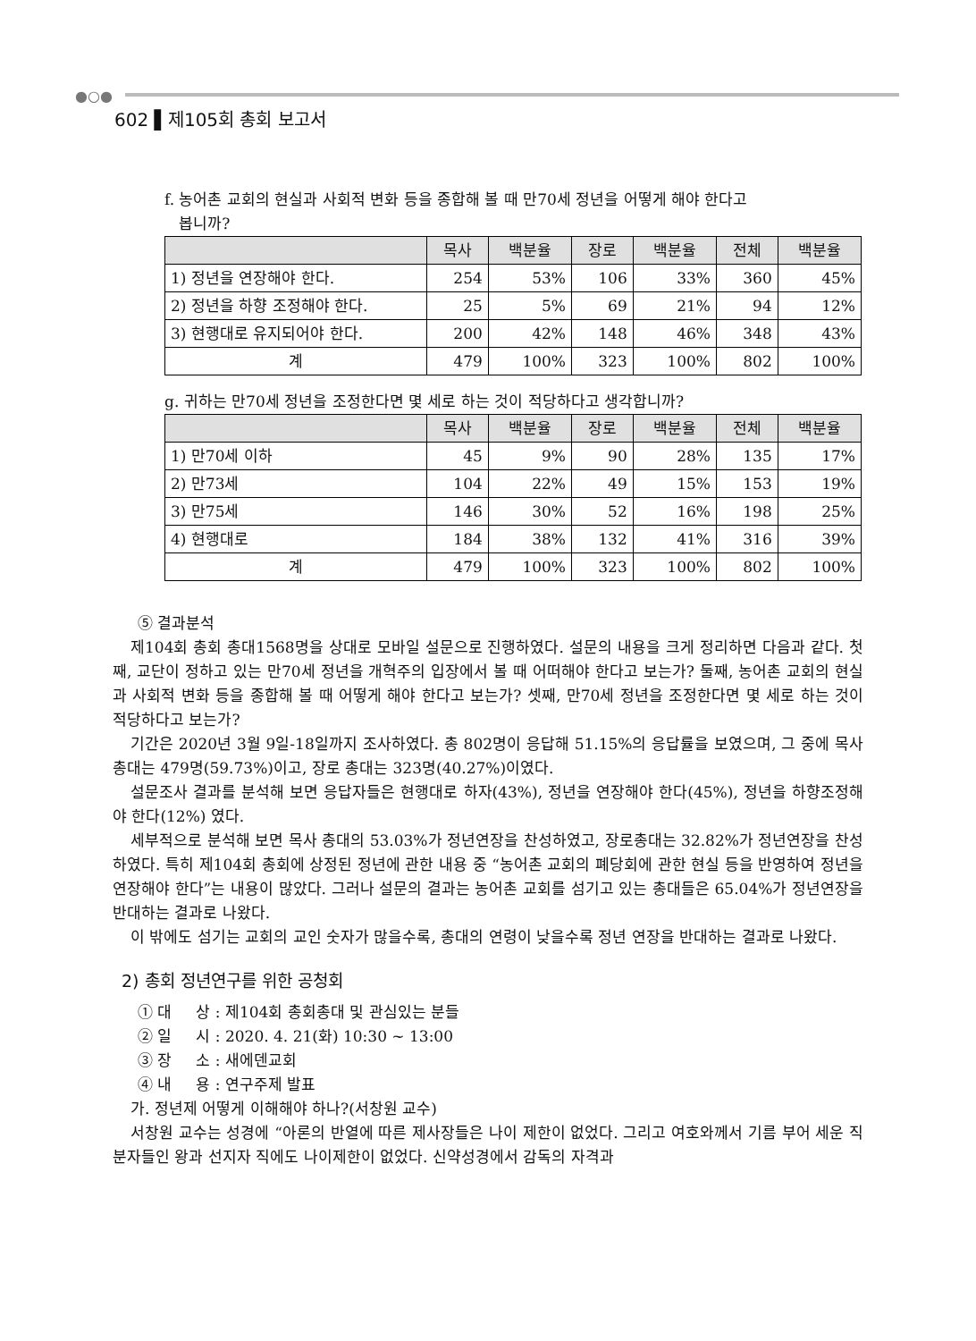●○●
602 ▌제105회 총회 보고서
f. 농어촌 교회의 현실과 사회적 변화 등을 종합해 볼 때 만70세 정년을 어떻게 해야 한다고
봅니까?
| | 목사 | 백분율 | 장로 | 백분율 | 전체 | 백분율 |
| --- | --- | --- | --- | --- | --- | --- |
| 1) 정년을 연장해야 한다. | 254 | 53% | 106 | 33% | 360 | 45% |
| 2) 정년을 하향 조정해야 한다. | 25 | 5% | 69 | 21% | 94 | 12% |
| 3) 현행대로 유지되어야 한다. | 200 | 42% | 148 | 46% | 348 | 43% |
| 계 | 479 | 100% | 323 | 100% | 802 | 100% |
g. 귀하는 만70세 정년을 조정한다면 몇 세로 하는 것이 적당하다고 생각합니까?
| | 목사 | 백분율 | 장로 | 백분율 | 전체 | 백분율 |
| --- | --- | --- | --- | --- | --- | --- |
| 1) 만70세 이하 | 45 | 9% | 90 | 28% | 135 | 17% |
| 2) 만73세 | 104 | 22% | 49 | 15% | 153 | 19% |
| 3) 만75세 | 146 | 30% | 52 | 16% | 198 | 25% |
| 4) 현행대로 | 184 | 38% | 132 | 41% | 316 | 39% |
| 계 | 479 | 100% | 323 | 100% | 802 | 100% |
⑤ 결과분석
제104회 총회 총대1568명을 상대로 모바일 설문으로 진행하였다. 설문의 내용을 크게 정리하면 다음과 같다. 첫째, 교단이 정하고 있는 만70세 정년을 개혁주의 입장에서 볼 때 어떠해야 한다고 보는가? 둘째, 농어촌 교회의 현실과 사회적 변화 등을 종합해 볼 때 어떻게 해야 한다고 보는가? 셋째, 만70세 정년을 조정한다면 몇 세로 하는 것이 적당하다고 보는가?
기간은 2020년 3월 9일-18일까지 조사하였다. 총 802명이 응답해 51.15%의 응답률을 보였으며, 그 중에 목사총대는 479명(59.73%)이고, 장로 총대는 323명(40.27%)이였다.
설문조사 결과를 분석해 보면 응답자들은 현행대로 하자(43%), 정년을 연장해야 한다(45%), 정년을 하향조정해야 한다(12%) 였다.
세부적으로 분석해 보면 목사 총대의 53.03%가 정년연장을 찬성하였고, 장로총대는 32.82%가 정년연장을 찬성하였다. 특히 제104회 총회에 상정된 정년에 관한 내용 중 “농어촌 교회의 폐당회에 관한 현실 등을 반영하여 정년을 연장해야 한다”는 내용이 많았다. 그러나 설문의 결과는 농어촌 교회를 섬기고 있는 총대들은 65.04%가 정년연장을 반대하는 결과로 나왔다.
이 밖에도 섬기는 교회의 교인 숫자가 많을수록, 총대의 연령이 낮을수록 정년 연장을 반대하는 결과로 나왔다.
2) 총회 정년연구를 위한 공청회
① 대 상 : 제104회 총회총대 및 관심있는 분들
② 일 시 : 2020. 4. 21(화) 10:30 ~ 13:00
③ 장 소 : 새에덴교회
④ 내 용 : 연구주제 발표
가. 정년제 어떻게 이해해야 하나?(서창원 교수)
서창원 교수는 성경에 “아론의 반열에 따른 제사장들은 나이 제한이 없었다. 그리고 여호와께서 기름 부어 세운 직분자들인 왕과 선지자 직에도 나이제한이 없었다. 신약성경에서 감독의 자격과